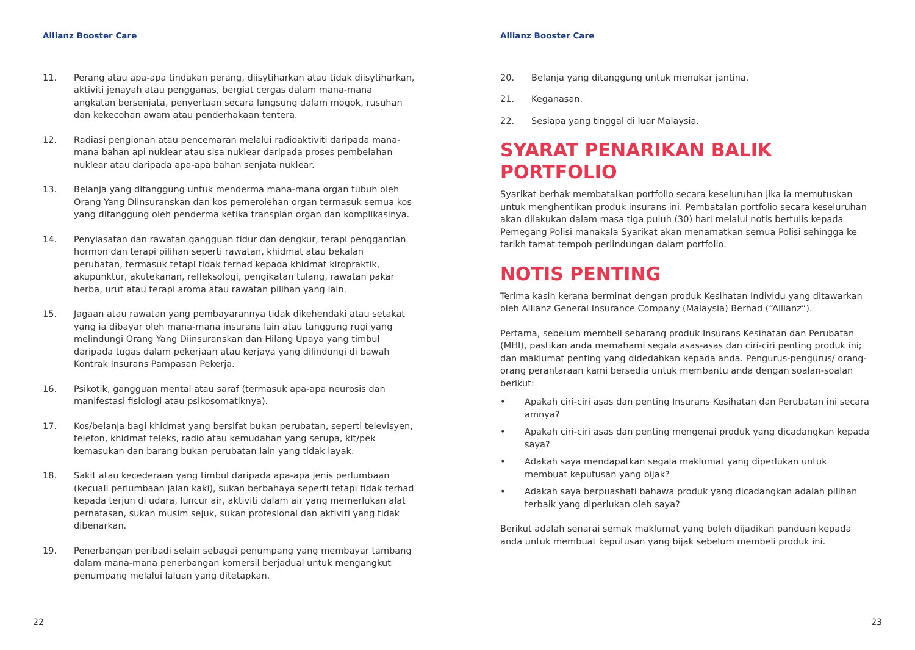Allianz Booster Care
11. Perang atau apa-apa tindakan perang, diisytiharkan atau tidak diisytiharkan, aktiviti jenayah atau pengganas, bergiat cergas dalam mana-mana angkatan bersenjata, penyertaan secara langsung dalam mogok, rusuhan dan kekecohan awam atau penderhakaan tentera.
12. Radiasi pengionan atau pencemaran melalui radioaktiviti daripada mana-mana bahan api nuklear atau sisa nuklear daripada proses pembelahan nuklear atau daripada apa-apa bahan senjata nuklear.
13. Belanja yang ditanggung untuk menderma mana-mana organ tubuh oleh Orang Yang Diinsuranskan dan kos pemerolehan organ termasuk semua kos yang ditanggung oleh penderma ketika transplan organ dan komplikasinya.
14. Penyiasatan dan rawatan gangguan tidur dan dengkur, terapi penggantian hormon dan terapi pilihan seperti rawatan, khidmat atau bekalan perubatan, termasuk tetapi tidak terhad kepada khidmat kiropraktik, akupunktur, akutekanan, refleksologi, pengikatan tulang, rawatan pakar herba, urut atau terapi aroma atau rawatan pilihan yang lain.
15. Jagaan atau rawatan yang pembayarannya tidak dikehendaki atau setakat yang ia dibayar oleh mana-mana insurans lain atau tanggung rugi yang melindungi Orang Yang Diinsuranskan dan Hilang Upaya yang timbul daripada tugas dalam pekerjaan atau kerjaya yang dilindungi di bawah Kontrak Insurans Pampasan Pekerja.
16. Psikotik, gangguan mental atau saraf (termasuk apa-apa neurosis dan manifestasi fisiologi atau psikosomatiknya).
17. Kos/belanja bagi khidmat yang bersifat bukan perubatan, seperti televisyen, telefon, khidmat teleks, radio atau kemudahan yang serupa, kit/pek kemasukan dan barang bukan perubatan lain yang tidak layak.
18. Sakit atau kecederaan yang timbul daripada apa-apa jenis perlumbaan (kecuali perlumbaan jalan kaki), sukan berbahaya seperti tetapi tidak terhad kepada terjun di udara, luncur air, aktiviti dalam air yang memerlukan alat pernafasan, sukan musim sejuk, sukan profesional dan aktiviti yang tidak dibenarkan.
19. Penerbangan peribadi selain sebagai penumpang yang membayar tambang dalam mana-mana penerbangan komersil berjadual untuk mengangkut penumpang melalui laluan yang ditetapkan.
22
Allianz Booster Care
20. Belanja yang ditanggung untuk menukar jantina.
21. Keganasan.
22. Sesiapa yang tinggal di luar Malaysia.
SYARAT PENARIKAN BALIK PORTFOLIO
Syarikat berhak membatalkan portfolio secara keseluruhan jika ia memutuskan untuk menghentikan produk insurans ini. Pembatalan portfolio secara keseluruhan akan dilakukan dalam masa tiga puluh (30) hari melalui notis bertulis kepada Pemegang Polisi manakala Syarikat akan menamatkan semua Polisi sehingga ke tarikh tamat tempoh perlindungan dalam portfolio.
NOTIS PENTING
Terima kasih kerana berminat dengan produk Kesihatan Individu yang ditawarkan oleh Allianz General Insurance Company (Malaysia) Berhad (“Allianz”).
Pertama, sebelum membeli sebarang produk Insurans Kesihatan dan Perubatan (MHI), pastikan anda memahami segala asas-asas dan ciri-ciri penting produk ini; dan maklumat penting yang didedahkan kepada anda. Pengurus-pengurus/ orang-orang perantaraan kami bersedia untuk membantu anda dengan soalan-soalan berikut:
• Apakah ciri-ciri asas dan penting Insurans Kesihatan dan Perubatan ini secara amnya?
• Apakah ciri-ciri asas dan penting mengenai produk yang dicadangkan kepada saya?
• Adakah saya mendapatkan segala maklumat yang diperlukan untuk membuat keputusan yang bijak?
• Adakah saya berpuashati bahawa produk yang dicadangkan adalah pilihan terbaik yang diperlukan oleh saya?
Berikut adalah senarai semak maklumat yang boleh dijadikan panduan kepada anda untuk membuat keputusan yang bijak sebelum membeli produk ini.
23